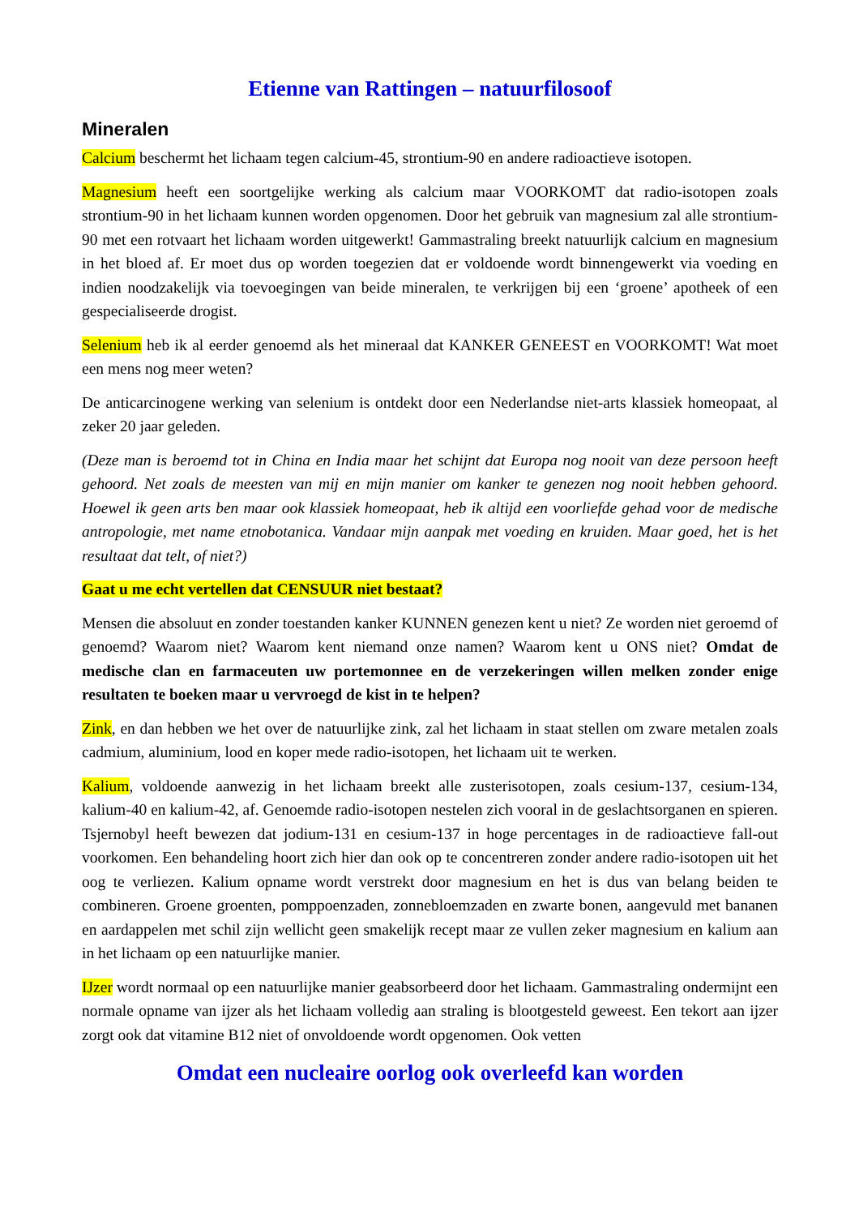Etienne van Rattingen – natuurfilosoof
Mineralen
Calcium beschermt het lichaam tegen calcium-45, strontium-90 en andere radioactieve isotopen.
Magnesium heeft een soortgelijke werking als calcium maar VOORKOMT dat radio-isotopen zoals strontium-90 in het lichaam kunnen worden opgenomen. Door het gebruik van magnesium zal alle strontium-90 met een rotvaart het lichaam worden uitgewerkt! Gammastraling breekt natuurlijk calcium en magnesium in het bloed af. Er moet dus op worden toegezien dat er voldoende wordt binnengewerkt via voeding en indien noodzakelijk via toevoegingen van beide mineralen, te verkrijgen bij een ‘groene’ apotheek of een gespecialiseerde drogist.
Selenium heb ik al eerder genoemd als het mineraal dat KANKER GENEEST en VOORKOMT! Wat moet een mens nog meer weten?
De anticarcinogene werking van selenium is ontdekt door een Nederlandse niet-arts klassiek homeopaat, al zeker 20 jaar geleden.
(Deze man is beroemd tot in China en India maar het schijnt dat Europa nog nooit van deze persoon heeft gehoord. Net zoals de meesten van mij en mijn manier om kanker te genezen nog nooit hebben gehoord. Hoewel ik geen arts ben maar ook klassiek homeopaat, heb ik altijd een voorliefde gehad voor de medische antropologie, met name etnobotanica. Vandaar mijn aanpak met voeding en kruiden. Maar goed, het is het resultaat dat telt, of niet?)
Gaat u me echt vertellen dat CENSUUR niet bestaat?
Mensen die absoluut en zonder toestanden kanker KUNNEN genezen kent u niet? Ze worden niet geroemd of genoemd? Waarom niet? Waarom kent niemand onze namen? Waarom kent u ONS niet? Omdat de medische clan en farmaceuten uw portemonnee en de verzekeringen willen melken zonder enige resultaten te boeken maar u vervroegd de kist in te helpen?
Zink, en dan hebben we het over de natuurlijke zink, zal het lichaam in staat stellen om zware metalen zoals cadmium, aluminium, lood en koper mede radio-isotopen, het lichaam uit te werken.
Kalium, voldoende aanwezig in het lichaam breekt alle zusterisotopen, zoals cesium-137, cesium-134, kalium-40 en kalium-42, af. Genoemde radio-isotopen nestelen zich vooral in de geslachtsorganen en spieren. Tsjernobyl heeft bewezen dat jodium-131 en cesium-137 in hoge percentages in de radioactieve fall-out voorkomen. Een behandeling hoort zich hier dan ook op te concentreren zonder andere radio-isotopen uit het oog te verliezen. Kalium opname wordt verstrekt door magnesium en het is dus van belang beiden te combineren. Groene groenten, pomppoenzaden, zonnebloemzaden en zwarte bonen, aangevuld met bananen en aardappelen met schil zijn wellicht geen smakelijk recept maar ze vullen zeker magnesium en kalium aan in het lichaam op een natuurlijke manier.
IJzer wordt normaal op een natuurlijke manier geabsorbeerd door het lichaam. Gammastraling ondermijnt een normale opname van ijzer als het lichaam volledig aan straling is blootgesteld geweest. Een tekort aan ijzer zorgt ook dat vitamine B12 niet of onvoldoende wordt opgenomen. Ook vetten
Omdat een nucleaire oorlog ook overleefd kan worden